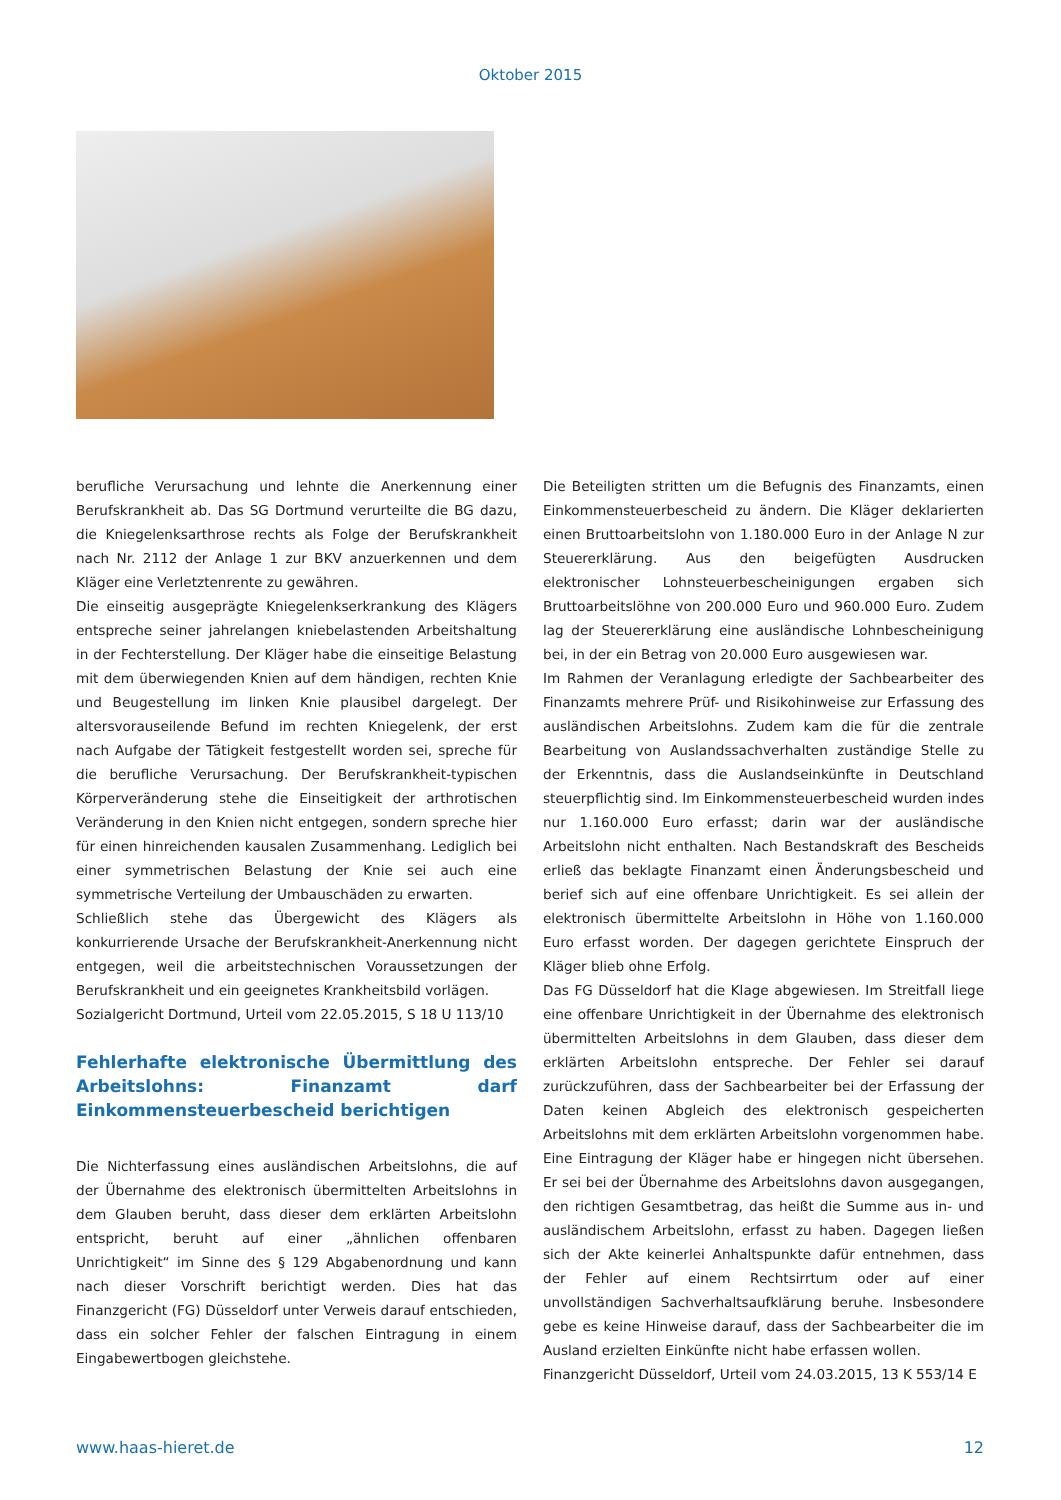Oktober 2015
berufliche Verursachung und lehnte die Anerkennung einer Berufskrankheit ab. Das SG Dortmund verurteilte die BG dazu, die Kniegelenksarthrose rechts als Folge der Berufskrankheit nach Nr. 2112 der Anlage 1 zur BKV anzuerkennen und dem Kläger eine Verletztenrente zu gewähren.
Die einseitig ausgeprägte Kniegelenkserkrankung des Klägers entspreche seiner jahrelangen kniebelastenden Arbeitshaltung in der Fechterstellung. Der Kläger habe die einseitige Belastung mit dem überwiegenden Knien auf dem händigen, rechten Knie und Beugestellung im linken Knie plausibel dargelegt. Der altersvorauseilende Befund im rechten Kniegelenk, der erst nach Aufgabe der Tätigkeit festgestellt worden sei, spreche für die berufliche Verursachung. Der Berufskrankheit-typischen Körperveränderung stehe die Einseitigkeit der arthrotischen Veränderung in den Knien nicht entgegen, sondern spreche hier für einen hinreichenden kausalen Zusammenhang. Lediglich bei einer symmetrischen Belastung der Knie sei auch eine symmetrische Verteilung der Umbauschäden zu erwarten.
Schließlich stehe das Übergewicht des Klägers als konkurrierende Ursache der Berufskrankheit-Anerkennung nicht entgegen, weil die arbeitstechnischen Voraussetzungen der Berufskrankheit und ein geeignetes Krankheitsbild vorlägen.
Sozialgericht Dortmund, Urteil vom 22.05.2015, S 18 U 113/10
Fehlerhafte elektronische Übermittlung des Arbeitslohns: Finanzamt darf Einkommensteuerbescheid berichtigen
Die Nichterfassung eines ausländischen Arbeitslohns, die auf der Übernahme des elektronisch übermittelten Arbeitslohns in dem Glauben beruht, dass dieser dem erklärten Arbeitslohn entspricht, beruht auf einer „ähnlichen offenbaren Unrichtigkeit“ im Sinne des § 129 Abgabenordnung und kann nach dieser Vorschrift berichtigt werden. Dies hat das Finanzgericht (FG) Düsseldorf unter Verweis darauf entschieden, dass ein solcher Fehler der falschen Eintragung in einem Eingabewertbogen gleichstehe.
Die Beteiligten stritten um die Befugnis des Finanzamts, einen Einkommensteuerbescheid zu ändern. Die Kläger deklarierten einen Bruttoarbeitslohn von 1.180.000 Euro in der Anlage N zur Steuererklärung. Aus den beigefügten Ausdrucken elektronischer Lohnsteuerbescheinigungen ergaben sich Bruttoarbeitslöhne von 200.000 Euro und 960.000 Euro. Zudem lag der Steuererklärung eine ausländische Lohnbescheinigung bei, in der ein Betrag von 20.000 Euro ausgewiesen war.
Im Rahmen der Veranlagung erledigte der Sachbearbeiter des Finanzamts mehrere Prüf- und Risikohinweise zur Erfassung des ausländischen Arbeitslohns. Zudem kam die für die zentrale Bearbeitung von Auslandssachverhalten zuständige Stelle zu der Erkenntnis, dass die Auslandseinkünfte in Deutschland steuerpflichtig sind. Im Einkommensteuerbescheid wurden indes nur 1.160.000 Euro erfasst; darin war der ausländische Arbeitslohn nicht enthalten. Nach Bestandskraft des Bescheids erließ das beklagte Finanzamt einen Änderungsbescheid und berief sich auf eine offenbare Unrichtigkeit. Es sei allein der elektronisch übermittelte Arbeitslohn in Höhe von 1.160.000 Euro erfasst worden. Der dagegen gerichtete Einspruch der Kläger blieb ohne Erfolg.
Das FG Düsseldorf hat die Klage abgewiesen. Im Streitfall liege eine offenbare Unrichtigkeit in der Übernahme des elektronisch übermittelten Arbeitslohns in dem Glauben, dass dieser dem erklärten Arbeitslohn entspreche. Der Fehler sei darauf zurückzuführen, dass der Sachbearbeiter bei der Erfassung der Daten keinen Abgleich des elektronisch gespeicherten Arbeitslohns mit dem erklärten Arbeitslohn vorgenommen habe. Eine Eintragung der Kläger habe er hingegen nicht übersehen. Er sei bei der Übernahme des Arbeitslohns davon ausgegangen, den richtigen Gesamtbetrag, das heißt die Summe aus in- und ausländischem Arbeitslohn, erfasst zu haben. Dagegen ließen sich der Akte keinerlei Anhaltspunkte dafür entnehmen, dass der Fehler auf einem Rechtsirrtum oder auf einer unvollständigen Sachverhaltsaufklärung beruhe. Insbesondere gebe es keine Hinweise darauf, dass der Sachbearbeiter die im Ausland erzielten Einkünfte nicht habe erfassen wollen.
Finanzgericht Düsseldorf, Urteil vom 24.03.2015, 13 K 553/14 E
www.haas-hieret.de 12